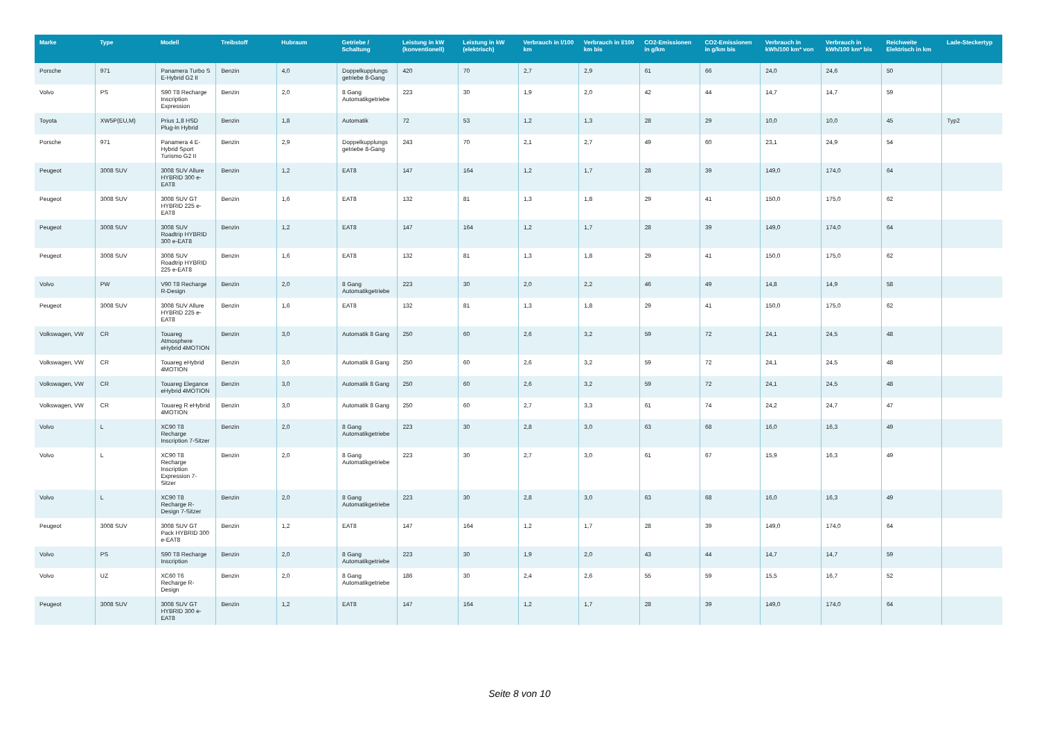| Marke | Type | Modell | Treibstoff | Hubraum | Getriebe / Schaltung | Leistung in kW (konventionell) | Leistung in kW (elektrisch) | Verbrauch in l/100 km | Verbrauch in l/100 km bis | CO2-Emissionen in g/km | CO2-Emissionen in g/km bis | Verbrauch in kWh/100 km* von | Verbrauch in kWh/100 km* bis | Reichweite Elektrisch in km | Lade-Steckertyp |
| --- | --- | --- | --- | --- | --- | --- | --- | --- | --- | --- | --- | --- | --- | --- | --- |
| Porsche | 971 | Panamera Turbo S E-Hybrid G2 II | Benzin | 4,0 | Doppelkupplungs getriebe 8-Gang | 420 | 70 | 2,7 | 2,9 | 61 | 66 | 24,0 | 24,6 | 50 | |
| Volvo | PS | S90 T8 Recharge Inscription Expression | Benzin | 2,0 | 8 Gang Automatikgetriebe | 223 | 30 | 1,9 | 2,0 | 42 | 44 | 14,7 | 14,7 | 59 | |
| Toyota | XW5P(EU,M) | Prius 1,8 HSD Plug-In Hybrid | Benzin | 1,8 | Automatik | 72 | 53 | 1,2 | 1,3 | 28 | 29 | 10,0 | 10,0 | 45 | Typ2 |
| Porsche | 971 | Panamera 4 E-Hybrid Sport Turismo G2 II | Benzin | 2,9 | Doppelkupplungs getriebe 8-Gang | 243 | 70 | 2,1 | 2,7 | 49 | 60 | 23,1 | 24,9 | 54 | |
| Peugeot | 3008 SUV | 3008 SUV Allure HYBRID 300 e-EAT8 | Benzin | 1,2 | EAT8 | 147 | 164 | 1,2 | 1,7 | 28 | 39 | 149,0 | 174,0 | 64 | |
| Peugeot | 3008 SUV | 3008 SUV GT HYBRID 225 e-EAT8 | Benzin | 1,6 | EAT8 | 132 | 81 | 1,3 | 1,8 | 29 | 41 | 150,0 | 175,0 | 62 | |
| Peugeot | 3008 SUV | 3008 SUV Roadtrip HYBRID 300 e-EAT8 | Benzin | 1,2 | EAT8 | 147 | 164 | 1,2 | 1,7 | 28 | 39 | 149,0 | 174,0 | 64 | |
| Peugeot | 3008 SUV | 3008 SUV Roadtrip HYBRID 225 e-EAT8 | Benzin | 1,6 | EAT8 | 132 | 81 | 1,3 | 1,8 | 29 | 41 | 150,0 | 175,0 | 62 | |
| Volvo | PW | V90 T8 Recharge R-Design | Benzin | 2,0 | 8 Gang Automatikgetriebe | 223 | 30 | 2,0 | 2,2 | 46 | 49 | 14,8 | 14,9 | 58 | |
| Peugeot | 3008 SUV | 3008 SUV Allure HYBRID 225 e-EAT8 | Benzin | 1,6 | EAT8 | 132 | 81 | 1,3 | 1,8 | 29 | 41 | 150,0 | 175,0 | 62 | |
| Volkswagen, VW | CR | Touareg Atmosphere eHybrid 4MOTION | Benzin | 3,0 | Automatik 8 Gang | 250 | 60 | 2,6 | 3,2 | 59 | 72 | 24,1 | 24,5 | 48 | |
| Volkswagen, VW | CR | Touareg eHybrid 4MOTION | Benzin | 3,0 | Automatik 8 Gang | 250 | 60 | 2,6 | 3,2 | 59 | 72 | 24,1 | 24,5 | 48 | |
| Volkswagen, VW | CR | Touareg Elegance eHybrid 4MOTION | Benzin | 3,0 | Automatik 8 Gang | 250 | 60 | 2,6 | 3,2 | 59 | 72 | 24,1 | 24,5 | 48 | |
| Volkswagen, VW | CR | Touareg R eHybrid 4MOTION | Benzin | 3,0 | Automatik 8 Gang | 250 | 60 | 2,7 | 3,3 | 61 | 74 | 24,2 | 24,7 | 47 | |
| Volvo | L | XC90 T8 Recharge Inscription 7-Sitzer | Benzin | 2,0 | 8 Gang Automatikgetriebe | 223 | 30 | 2,8 | 3,0 | 63 | 68 | 16,0 | 16,3 | 49 | |
| Volvo | L | XC90 T8 Recharge Inscription Expression 7-Sitzer | Benzin | 2,0 | 8 Gang Automatikgetriebe | 223 | 30 | 2,7 | 3,0 | 61 | 67 | 15,9 | 16,3 | 49 | |
| Volvo | L | XC90 T8 Recharge R-Design 7-Sitzer | Benzin | 2,0 | 8 Gang Automatikgetriebe | 223 | 30 | 2,8 | 3,0 | 63 | 68 | 16,0 | 16,3 | 49 | |
| Peugeot | 3008 SUV | 3008 SUV GT Pack HYBRID 300 e-EAT8 | Benzin | 1,2 | EAT8 | 147 | 164 | 1,2 | 1,7 | 28 | 39 | 149,0 | 174,0 | 64 | |
| Volvo | PS | S90 T8 Recharge Inscription | Benzin | 2,0 | 8 Gang Automatikgetriebe | 223 | 30 | 1,9 | 2,0 | 43 | 44 | 14,7 | 14,7 | 59 | |
| Volvo | UZ | XC60 T6 Recharge R-Design | Benzin | 2,0 | 8 Gang Automatikgetriebe | 186 | 30 | 2,4 | 2,6 | 55 | 59 | 15,5 | 16,7 | 52 | |
| Peugeot | 3008 SUV | 3008 SUV GT HYBRID 300 e-EAT8 | Benzin | 1,2 | EAT8 | 147 | 164 | 1,2 | 1,7 | 28 | 39 | 149,0 | 174,0 | 64 | |
Seite 8 von 10